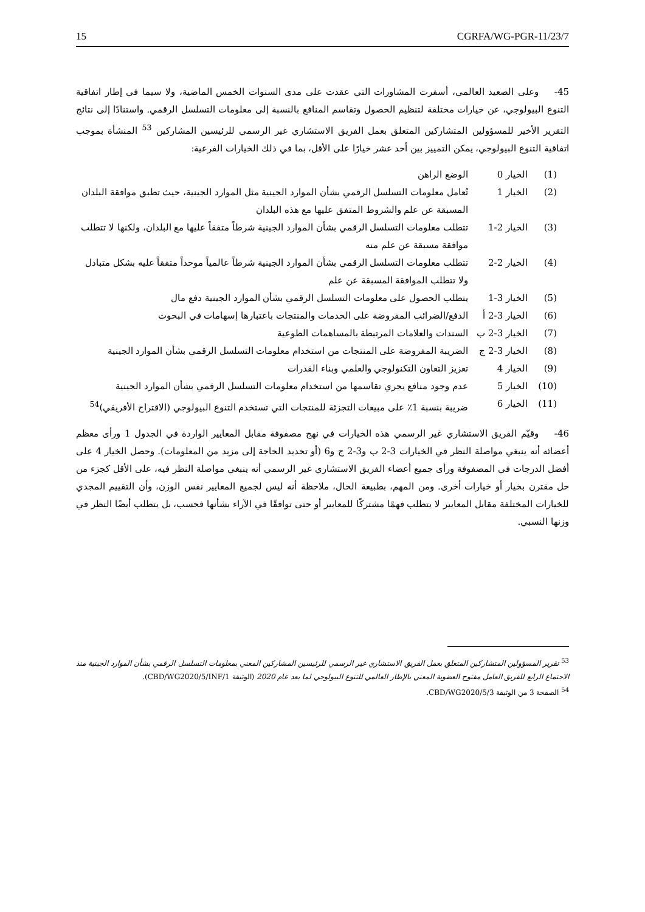15 CGRFA/WG-PGR-11/23/7
45- وعلى الصعيد العالمي، أسفرت المشاورات التي عقدت على مدى السنوات الخمس الماضية، ولا سيما في إطار اتفاقية التنوع البيولوجي، عن خيارات مختلفة لتنظيم الحصول وتقاسم المنافع بالنسبة إلى معلومات التسلسل الرقمي. واستنادًا إلى نتائج التقرير الأخير للمسؤولين المتشاركين المتعلق بعمل الفريق الاستشاري غير الرسمي للرئيسين المشاركين <sup>53</sup> المنشأة بموجب اتفاقية التنوع البيولوجي، يمكن التمييز بين أحد عشر خيارًا على الأقل، بما في ذلك الخيارات الفرعية:
| (1) | الخيار 0 | الوضع الراهن |
| (2) | الخيار 1 | تُعامل معلومات التسلسل الرقمي بشأن الموارد الجينية مثل الموارد الجينية، حيث تطبق موافقة البلدان المسبقة عن علم والشروط المتفق عليها مع هذه البلدان |
| (3) | الخيار 2-1 | تتطلب معلومات التسلسل الرقمي بشأن الموارد الجينية شرطاً متفقاً عليها مع البلدان، ولكنها لا تتطلب موافقة مسبقة عن علم منه |
| (4) | الخيار 2-2 | تتطلب معلومات التسلسل الرقمي بشأن الموارد الجينية شرطاً عالمياً موحداً متفقاً عليه بشكل متبادل ولا تتطلب الموافقة المسبقة عن علم |
| (5) | الخيار 3-1 | يتطلب الحصول على معلومات التسلسل الرقمي بشأن الموارد الجينية دفع مال |
| (6) | الخيار 3-2 أ | الدفع/الضرائب المفروضة على الخدمات والمنتجات باعتبارها إسهامات في البحوث |
| (7) | الخيار 3-2 ب | السندات والعلامات المرتبطة بالمساهمات الطوعية |
| (8) | الخيار 3-2 ج | الضريبة المفروضة على المنتجات من استخدام معلومات التسلسل الرقمي بشأن الموارد الجينية |
| (9) | الخيار 4 | تعزيز التعاون التكنولوجي والعلمي وبناء القدرات |
| (10) | الخيار 5 | عدم وجود منافع يجري تقاسمها من استخدام معلومات التسلسل الرقمي بشأن الموارد الجينية |
| (11) | الخيار 6 | ضريبة بنسبة 1٪ على مبيعات التجزئة للمنتجات التي تستخدم التنوع البيولوجي (الاقتراح الأفريقي)<sup>54</sup> |
46- وقيّم الفريق الاستشاري غير الرسمي هذه الخيارات في نهج مصفوفة مقابل المعايير الواردة في الجدول 1 ورأى معظم أعضائه أنه ينبغي مواصلة النظر في الخيارات 3-2 ب و3-2 ج و6 (أو تحديد الحاجة إلى مزيد من المعلومات). وحصل الخيار 4 على أفضل الدرجات في المصفوفة ورأى جميع أعضاء الفريق الاستشاري غير الرسمي أنه ينبغي مواصلة النظر فيه، على الأقل كجزء من حل مقترن بخيار أو خيارات أخرى. ومن المهم، بطبيعة الحال، ملاحظة أنه ليس لجميع المعايير نفس الوزن، وأن التقييم المجدي للخيارات المختلفة مقابل المعايير لا يتطلب فهمًا مشتركًا للمعايير أو حتى توافقًا في الآراء بشأنها فحسب، بل يتطلب أيضًا النظر في وزنها النسبي.
<sup>53</sup> تقرير المسؤولين المتشاركين المتعلق بعمل الفريق الاستشاري غير الرسمي للرئيسين المشاركين المعني بمعلومات التسلسل الرقمي بشأن الموارد الجينية منذ الاجتماع الرابع للفريق العامل مفتوح العضوية المعني بالإطار العالمي للتنوع البيولوجي لما بعد عام 2020 (الوثيقة CBD/WG2020/5/INF/1).
<sup>54</sup> الصفحة 3 من الوثيقة CBD/WG2020/5/3.